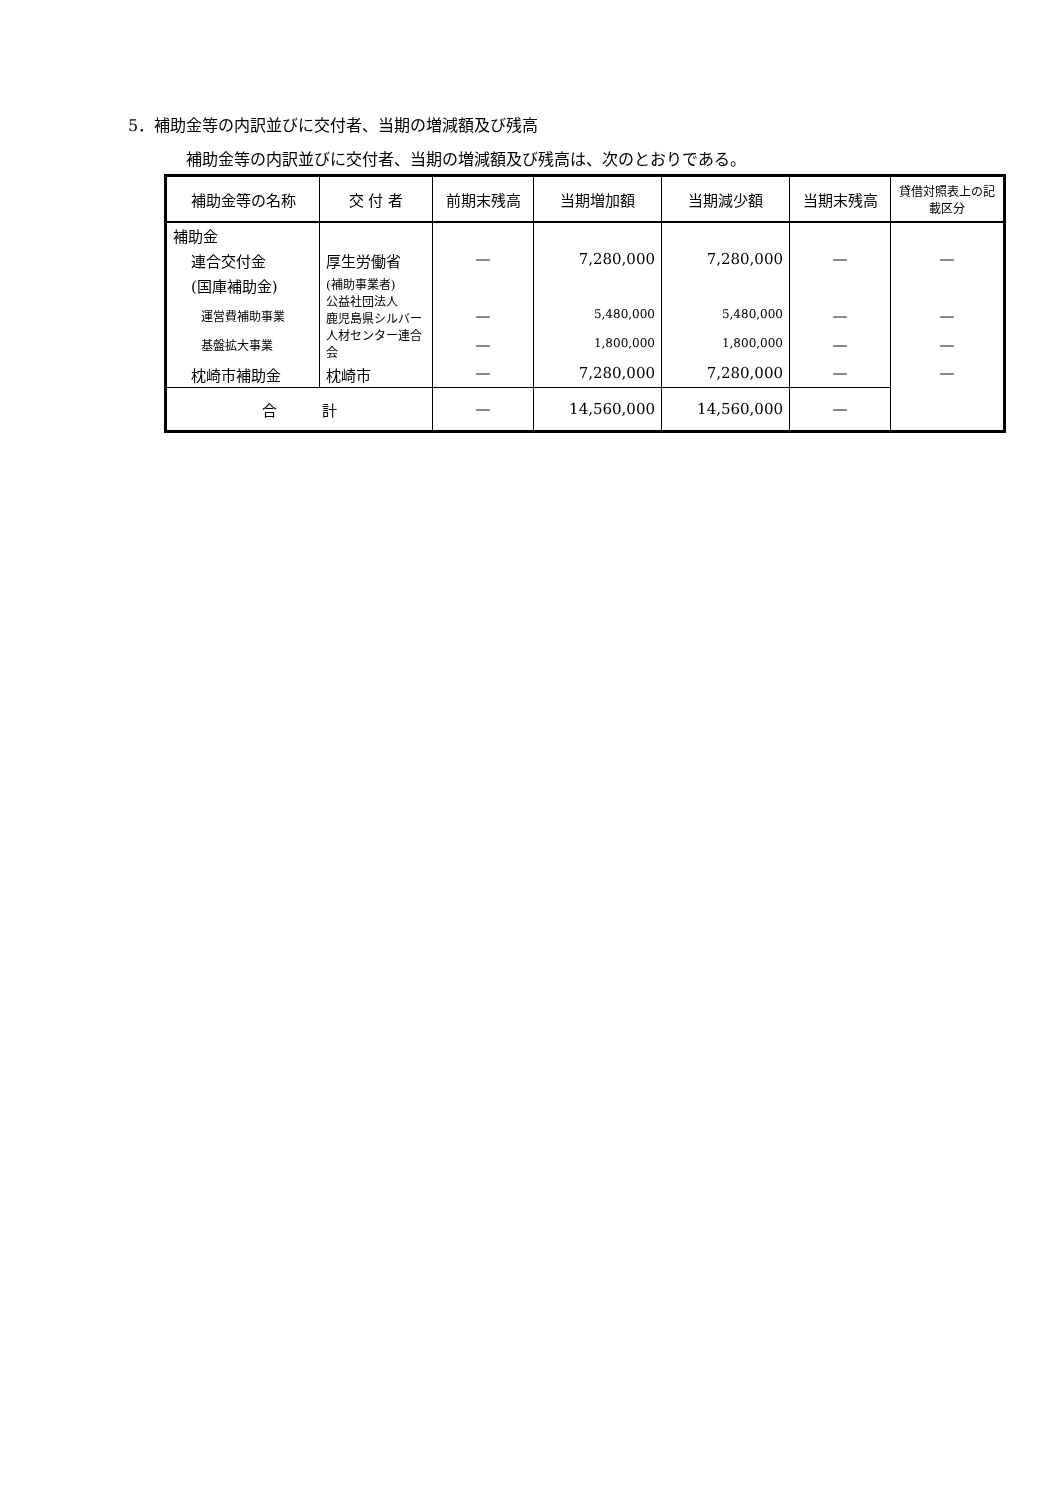5．補助金等の内訳並びに交付者、当期の増減額及び残高
補助金等の内訳並びに交付者、当期の増減額及び残高は、次のとおりである。
| 補助金等の名称 | 交 付 者 | 前期末残高 | 当期増加額 | 当期減少額 | 当期末残高 | 貸借対照表上の記載区分 |
| --- | --- | --- | --- | --- | --- | --- |
| 補助金 | | | | | | |
| 連合交付金 | 厚生労働省 | — | 7,280,000 | 7,280,000 | — | — |
| (国庫補助金) | (補助事業者) 公益社団法人 鹿児島県シルバー人材センター連合会 | | | | | |
| 運営費補助事業 | | — | 5,480,000 | 5,480,000 | — | — |
| 基盤拡大事業 | | — | 1,800,000 | 1,800,000 | — | — |
| 枕崎市補助金 | 枕崎市 | — | 7,280,000 | 7,280,000 | — | — |
| 合 計 | | — | 14,560,000 | 14,560,000 | — | |